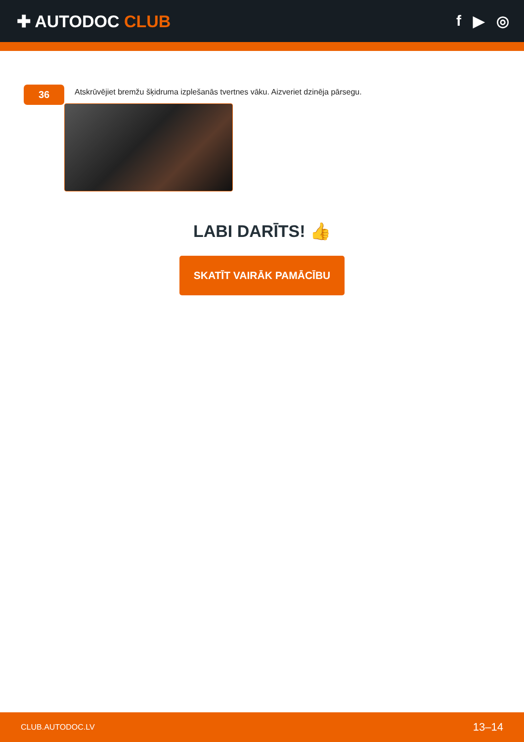✚ AUTODOC CLUB f ▶ ◎
36
Atskrūvējiet bremžu šķidruma izplešanās tvertnes vāku. Aizveriet dzinēja pārsegu.
LABI DARĪTS! 👍
SKATĪT VAIRĀK PAMĀCĪBU
CLUB.AUTODOC.LV 13–14